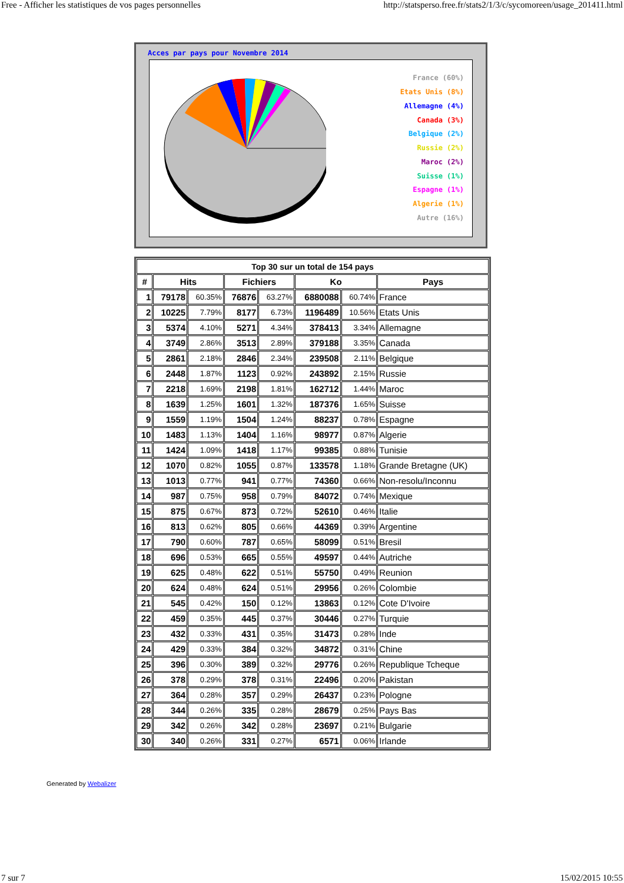Free - Afficher les statistiques de vos pages personnelles http://statsperso.free.fr/stats2/1/3/c/sycomoreen/usage_201411.html
Acces par pays pour Novembre 2014
France (60%)
Etats Unis (8%)
Allemagne (4%)
Canada (3%)
Belgique (2%)
Russie (2%)
Maroc (2%)
Suisse (1%)
Espagne (1%)
Algerie (1%)
Autre (16%)
| Top 30 sur un total de 154 pays | | | | | | | |
| --- | --- | --- | --- | --- | --- | --- | --- |
| # | Hits | | Fichiers | | Ko | | Pays |
| 1 | 79178 | 60.35% | 76876 | 63.27% | 6880088 | 60.74% | France |
| 2 | 10225 | 7.79% | 8177 | 6.73% | 1196489 | 10.56% | Etats Unis |
| 3 | 5374 | 4.10% | 5271 | 4.34% | 378413 | 3.34% | Allemagne |
| 4 | 3749 | 2.86% | 3513 | 2.89% | 379188 | 3.35% | Canada |
| 5 | 2861 | 2.18% | 2846 | 2.34% | 239508 | 2.11% | Belgique |
| 6 | 2448 | 1.87% | 1123 | 0.92% | 243892 | 2.15% | Russie |
| 7 | 2218 | 1.69% | 2198 | 1.81% | 162712 | 1.44% | Maroc |
| 8 | 1639 | 1.25% | 1601 | 1.32% | 187376 | 1.65% | Suisse |
| 9 | 1559 | 1.19% | 1504 | 1.24% | 88237 | 0.78% | Espagne |
| 10 | 1483 | 1.13% | 1404 | 1.16% | 98977 | 0.87% | Algerie |
| 11 | 1424 | 1.09% | 1418 | 1.17% | 99385 | 0.88% | Tunisie |
| 12 | 1070 | 0.82% | 1055 | 0.87% | 133578 | 1.18% | Grande Bretagne (UK) |
| 13 | 1013 | 0.77% | 941 | 0.77% | 74360 | 0.66% | Non-resolu/Inconnu |
| 14 | 987 | 0.75% | 958 | 0.79% | 84072 | 0.74% | Mexique |
| 15 | 875 | 0.67% | 873 | 0.72% | 52610 | 0.46% | Italie |
| 16 | 813 | 0.62% | 805 | 0.66% | 44369 | 0.39% | Argentine |
| 17 | 790 | 0.60% | 787 | 0.65% | 58099 | 0.51% | Bresil |
| 18 | 696 | 0.53% | 665 | 0.55% | 49597 | 0.44% | Autriche |
| 19 | 625 | 0.48% | 622 | 0.51% | 55750 | 0.49% | Reunion |
| 20 | 624 | 0.48% | 624 | 0.51% | 29956 | 0.26% | Colombie |
| 21 | 545 | 0.42% | 150 | 0.12% | 13863 | 0.12% | Cote D'Ivoire |
| 22 | 459 | 0.35% | 445 | 0.37% | 30446 | 0.27% | Turquie |
| 23 | 432 | 0.33% | 431 | 0.35% | 31473 | 0.28% | Inde |
| 24 | 429 | 0.33% | 384 | 0.32% | 34872 | 0.31% | Chine |
| 25 | 396 | 0.30% | 389 | 0.32% | 29776 | 0.26% | Republique Tcheque |
| 26 | 378 | 0.29% | 378 | 0.31% | 22496 | 0.20% | Pakistan |
| 27 | 364 | 0.28% | 357 | 0.29% | 26437 | 0.23% | Pologne |
| 28 | 344 | 0.26% | 335 | 0.28% | 28679 | 0.25% | Pays Bas |
| 29 | 342 | 0.26% | 342 | 0.28% | 23697 | 0.21% | Bulgarie |
| 30 | 340 | 0.26% | 331 | 0.27% | 6571 | 0.06% | Irlande |
Generated by Webalizer
7 sur 7 15/02/2015 10:55